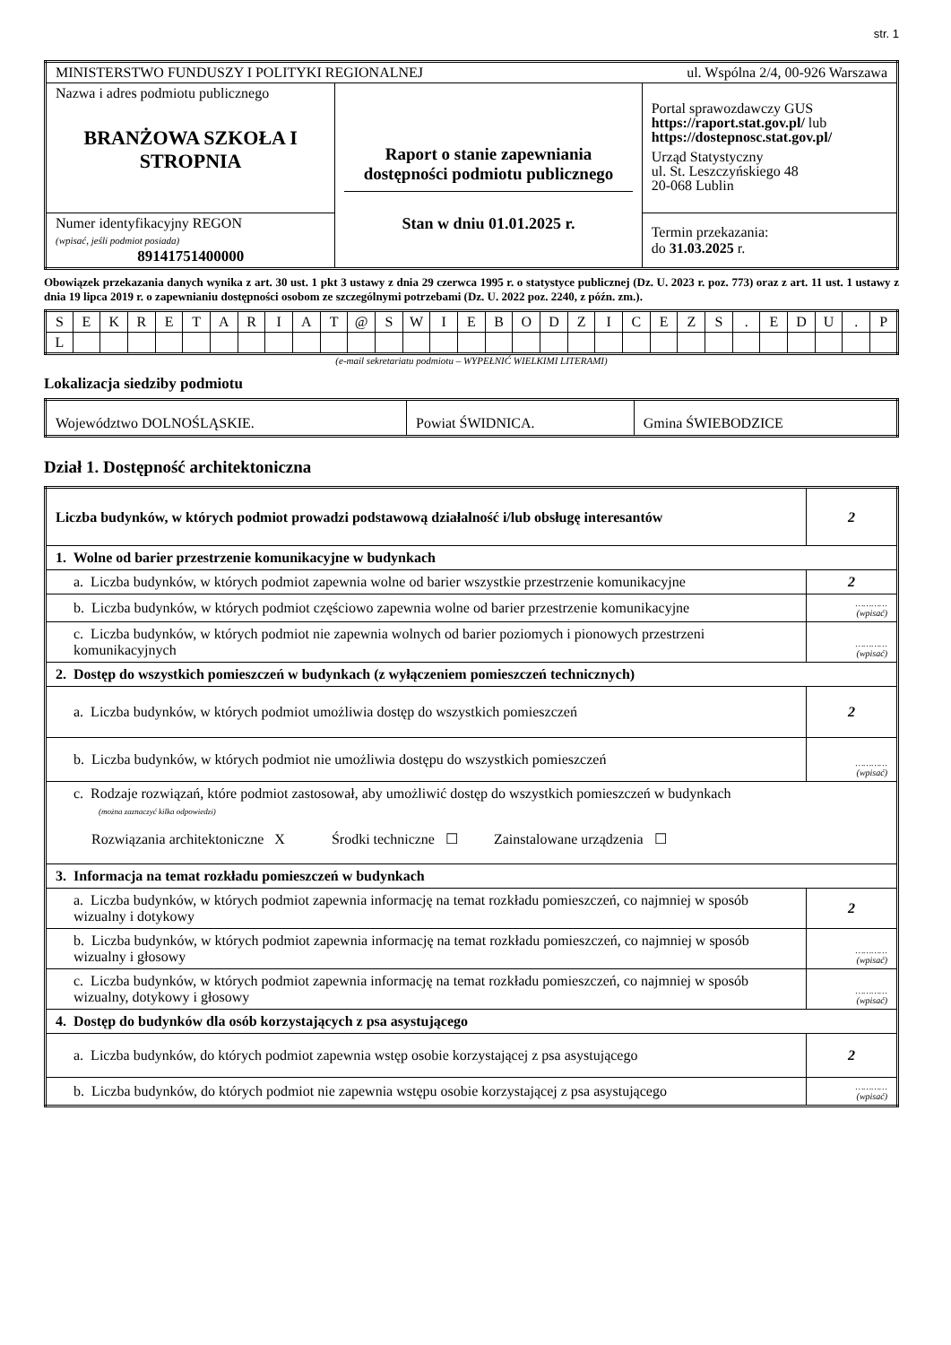str. 1
| MINISTERSTWO FUNDUSZY I POLITYKI REGIONALNEJ | | ul. Wspólna 2/4, 00-926 Warszawa |
| Nazwa i adres podmiotu publicznego BRANŻOWA SZKOŁA I STROPNIA | Raport o stanie zapewniania dostępności podmiotu publicznego Stan w dniu 01.01.2025 r. | Portal sprawozdawczy GUS https://raport.stat.gov.pl/ lub https://dostepnosc.stat.gov.pl/ Urząd Statystyczny ul. St. Leszczyńskiego 48 20-068 Lublin |
| Numer identyfikacyjny REGON (wpisać, jeśli podmiot posiada) 89141751400000 | | Termin przekazania: do 31.03.2025 r. |
Obowiązek przekazania danych wynika z art. 30 ust. 1 pkt 3 ustawy z dnia 29 czerwca 1995 r. o statystyce publicznej (Dz. U. 2023 r. poz. 773) oraz z art. 11 ust. 1 ustawy z dnia 19 lipca 2019 r. o zapewnianiu dostępności osobom ze szczególnymi potrzebami (Dz. U. 2022 poz. 2240, z późn. zm.).
| S | E | K | R | E | T | A | R | I | A | T | @ | S | W | I | E | B | O | D | Z | I | C | E | Z | S | . | E | D | U | . | P |
| L | | | | | | | | | | | | | | | | | | | | | | | | | | | | | | |
(e-mail sekretariatu podmiotu – WYPEŁNIĆ WIELKIMI LITERAMI)
Lokalizacja siedziby podmiotu
| Województwo DOLNOŚLĄSKIE. | Powiat ŚWIDNICA. | Gmina ŚWIEBODZICE |
Dział 1. Dostępność architektoniczna
| Liczba budynków, w których podmiot prowadzi podstawową działalność i/lub obsługę interesantów | 2 |
| 1. Wolne od barier przestrzenie komunikacyjne w budynkach | |
| a. Liczba budynków, w których podmiot zapewnia wolne od barier wszystkie przestrzenie komunikacyjne | 2 |
| b. Liczba budynków, w których podmiot częściowo zapewnia wolne od barier przestrzenie komunikacyjne | ………… (wpisać) |
| c. Liczba budynków, w których podmiot nie zapewnia wolnych od barier poziomych i pionowych przestrzeni komunikacyjnych | ………… (wpisać) |
| 2. Dostęp do wszystkich pomieszczeń w budynkach (z wyłączeniem pomieszczeń technicznych) | |
| a. Liczba budynków, w których podmiot umożliwia dostęp do wszystkich pomieszczeń | 2 |
| b. Liczba budynków, w których podmiot nie umożliwia dostępu do wszystkich pomieszczeń | ………… (wpisać) |
| c. Rodzaje rozwiązań, które podmiot zastosował, aby umożliwić dostęp do wszystkich pomieszczeń w budynkach (można zaznaczyć kilka odpowiedzi) Rozwiązania architektoniczne X Środki techniczne ☐ Zainstalowane urządzenia ☐ | |
| 3. Informacja na temat rozkładu pomieszczeń w budynkach | |
| a. Liczba budynków, w których podmiot zapewnia informację na temat rozkładu pomieszczeń, co najmniej w sposób wizualny i dotykowy | 2 |
| b. Liczba budynków, w których podmiot zapewnia informację na temat rozkładu pomieszczeń, co najmniej w sposób wizualny i głosowy | ………… (wpisać) |
| c. Liczba budynków, w których podmiot zapewnia informację na temat rozkładu pomieszczeń, co najmniej w sposób wizualny, dotykowy i głosowy | ………… (wpisać) |
| 4. Dostęp do budynków dla osób korzystających z psa asystującego | |
| a. Liczba budynków, do których podmiot zapewnia wstęp osobie korzystającej z psa asystującego | 2 |
| b. Liczba budynków, do których podmiot nie zapewnia wstępu osobie korzystającej z psa asystującego | ………… (wpisać) |